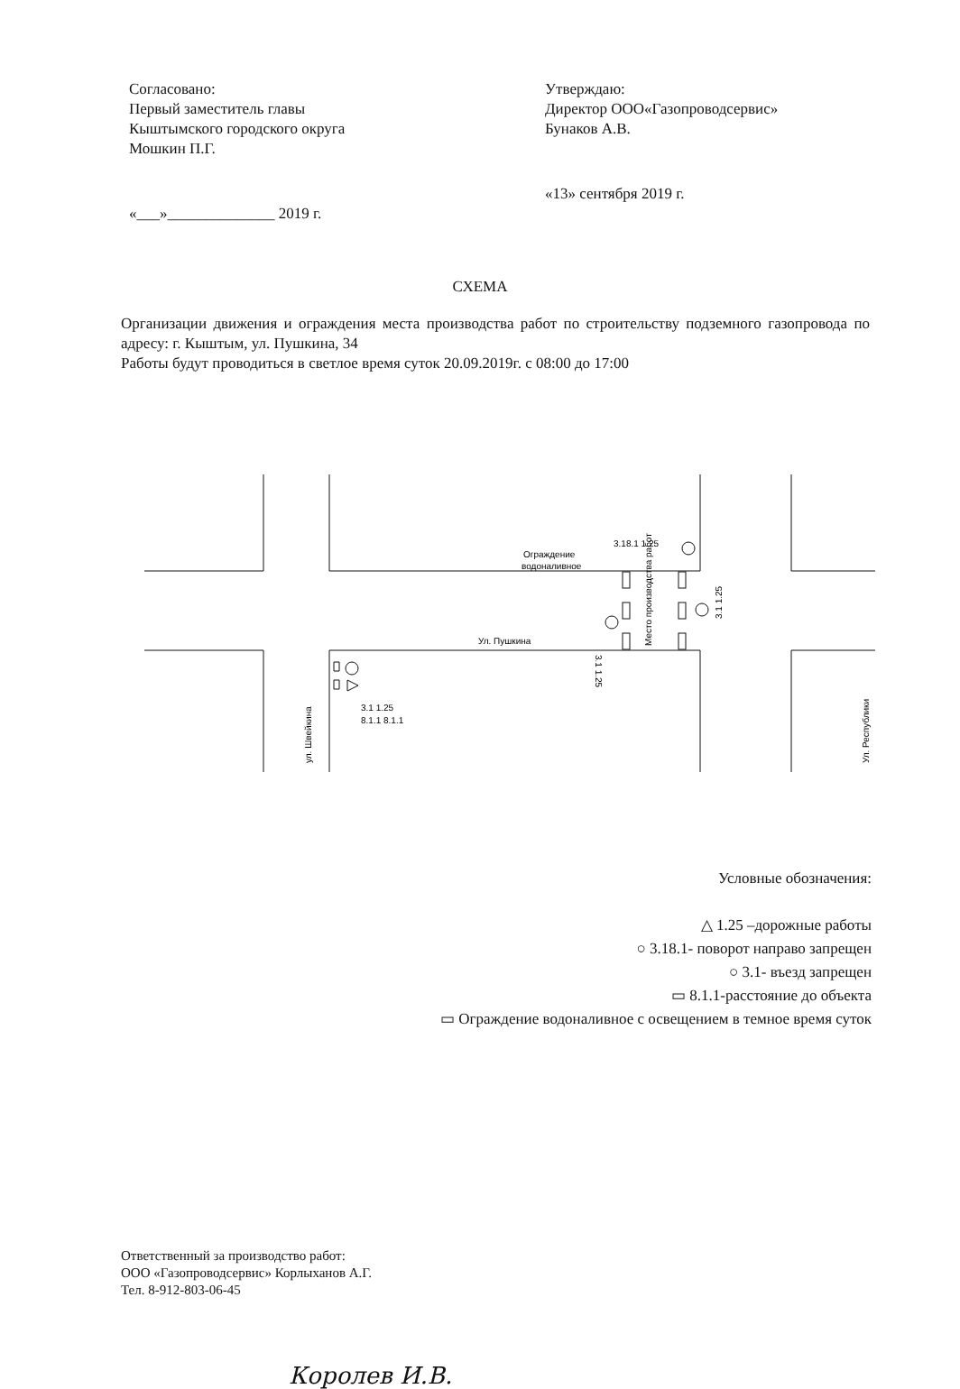Согласовано:
Первый заместитель главы
Кыштымского городского округа
Мошкин П.Г.
«___»______________ 2019 г.
Утверждаю:
Директор ООО«Газопроводсервис»
Бунаков А.В.
«13» сентября 2019 г.
СХЕМА
Организации движения и ограждения места производства работ по строительству подземного газопровода по адресу: г. Кыштым, ул. Пушкина, 34
Работы будут проводиться в светлое время суток 20.09.2019г. с 08:00 до 17:00
Ограждение
водоналивное
3.18.1 1.25
Ул. Пушкина
3.1 1.25
8.1.1 8.1.1
Место производства работ
3.1 1.25
3.1 1.25
ул. Швейкина
Ул. Республики
Условные обозначения:
△ 1.25 –дорожные работы
○ 3.18.1- поворот направо запрещен
○ 3.1- въезд запрещен
▭ 8.1.1-расстояние до объекта
▭ Ограждение водоналивное с освещением в темное время суток
Ответственный за производство работ:
ООО «Газопроводсервис» Корлыханов А.Г.
Тел. 8-912-803-06-45
Королев И.В.